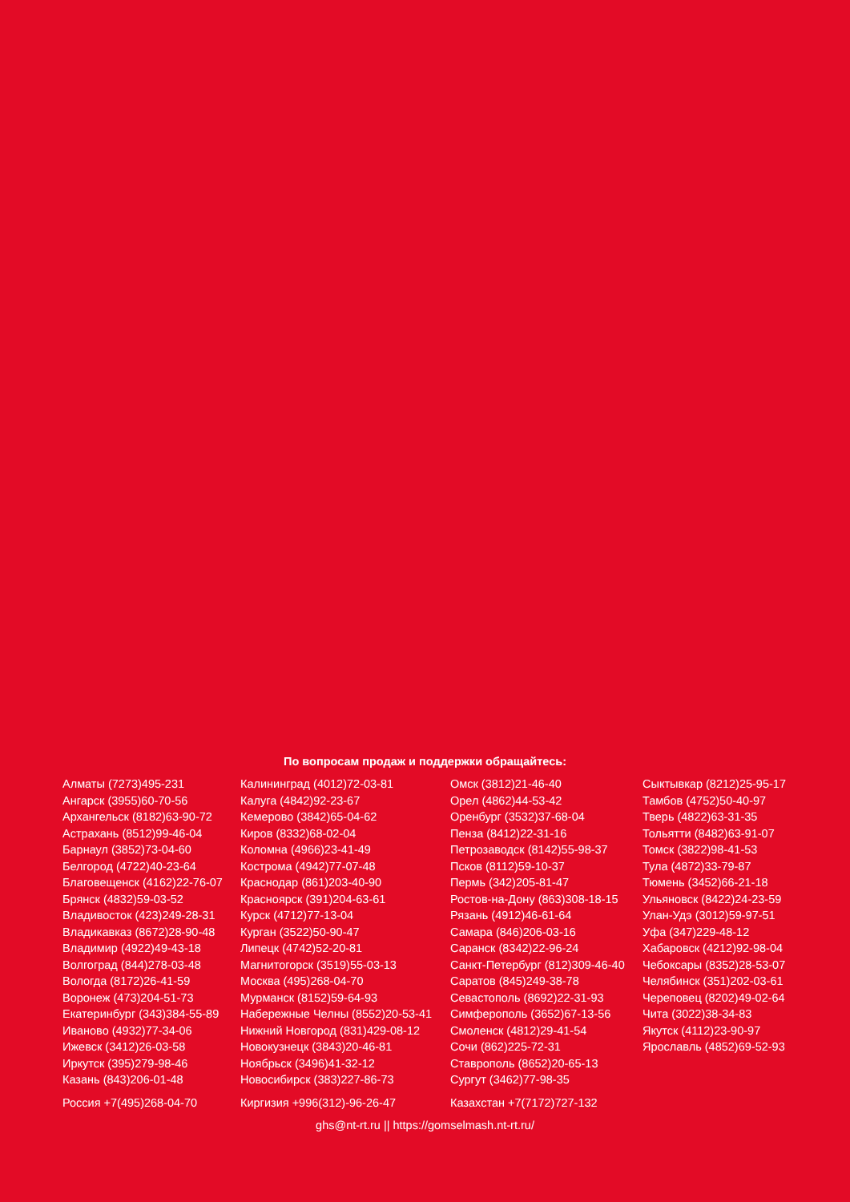По вопросам продаж и поддержки обращайтесь:
Алматы (7273)495-231
Ангарск (3955)60-70-56
Архангельск (8182)63-90-72
Астрахань (8512)99-46-04
Барнаул (3852)73-04-60
Белгород (4722)40-23-64
Благовещенск (4162)22-76-07
Брянск (4832)59-03-52
Владивосток (423)249-28-31
Владикавказ (8672)28-90-48
Владимир (4922)49-43-18
Волгоград (844)278-03-48
Вологда (8172)26-41-59
Воронеж (473)204-51-73
Екатеринбург (343)384-55-89
Иваново (4932)77-34-06
Ижевск (3412)26-03-58
Иркутск (395)279-98-46
Казань (843)206-01-48
Калининград (4012)72-03-81
Калуга (4842)92-23-67
Кемерово (3842)65-04-62
Киров (8332)68-02-04
Коломна (4966)23-41-49
Кострома (4942)77-07-48
Краснодар (861)203-40-90
Красноярск (391)204-63-61
Курск (4712)77-13-04
Курган (3522)50-90-47
Липецк (4742)52-20-81
Магнитогорск (3519)55-03-13
Москва (495)268-04-70
Мурманск (8152)59-64-93
Набережные Челны (8552)20-53-41
Нижний Новгород (831)429-08-12
Новокузнецк (3843)20-46-81
Ноябрьск (3496)41-32-12
Новосибирск (383)227-86-73
Омск (3812)21-46-40
Орел (4862)44-53-42
Оренбург (3532)37-68-04
Пенза (8412)22-31-16
Петрозаводск (8142)55-98-37
Псков (8112)59-10-37
Пермь (342)205-81-47
Ростов-на-Дону (863)308-18-15
Рязань (4912)46-61-64
Самара (846)206-03-16
Саранск (8342)22-96-24
Санкт-Петербург (812)309-46-40
Саратов (845)249-38-78
Севастополь (8692)22-31-93
Симферополь (3652)67-13-56
Смоленск (4812)29-41-54
Сочи (862)225-72-31
Ставрополь (8652)20-65-13
Сургут (3462)77-98-35
Сыктывкар (8212)25-95-17
Тамбов (4752)50-40-97
Тверь (4822)63-31-35
Тольятти (8482)63-91-07
Томск (3822)98-41-53
Тула (4872)33-79-87
Тюмень (3452)66-21-18
Ульяновск (8422)24-23-59
Улан-Удэ (3012)59-97-51
Уфа (347)229-48-12
Хабаровск (4212)92-98-04
Чебоксары (8352)28-53-07
Челябинск (351)202-03-61
Череповец (8202)49-02-64
Чита (3022)38-34-83
Якутск (4112)23-90-97
Ярославль (4852)69-52-93
Россия +7(495)268-04-70 Киргизия +996(312)-96-26-47 Казахстан +7(7172)727-132
ghs@nt-rt.ru || https://gomselmash.nt-rt.ru/